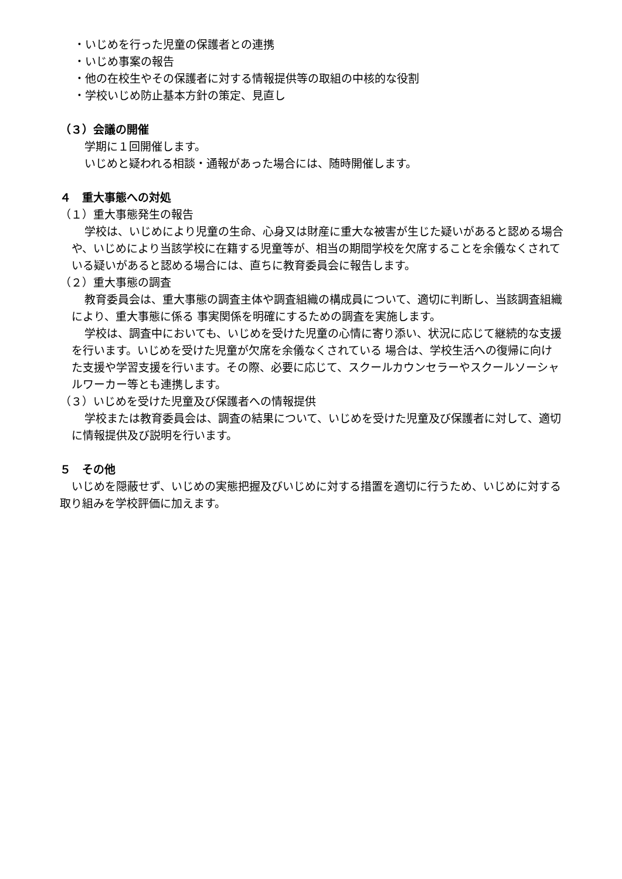・いじめを行った児童の保護者との連携
・いじめ事案の報告
・他の在校生やその保護者に対する情報提供等の取組の中核的な役割
・学校いじめ防止基本方針の策定、見直し
（３）会議の開催
学期に１回開催します。
いじめと疑われる相談・通報があった場合には、随時開催します。
４　重大事態への対処
（１）重大事態発生の報告
学校は、いじめにより児童の生命、心身又は財産に重大な被害が生じた疑いがあると認める場合や、いじめにより当該学校に在籍する児童等が、相当の期間学校を欠席することを余儀なくされている疑いがあると認める場合には、直ちに教育委員会に報告します。
（２）重大事態の調査
教育委員会は、重大事態の調査主体や調査組織の構成員について、適切に判断し、当該調査組織により、重大事態に係る 事実関係を明確にするための調査を実施します。
学校は、調査中においても、いじめを受けた児童の心情に寄り添い、状況に応じて継続的な支援を行います。いじめを受けた児童が欠席を余儀なくされている 場合は、学校生活への復帰に向けた支援や学習支援を行います。その際、必要に応じて、スクールカウンセラーやスクールソーシャルワーカー等とも連携します。
（３）いじめを受けた児童及び保護者への情報提供
学校または教育委員会は、調査の結果について、いじめを受けた児童及び保護者に対して、適切に情報提供及び説明を行います。
５　その他
いじめを隠蔽せず、いじめの実態把握及びいじめに対する措置を適切に行うため、いじめに対する取り組みを学校評価に加えます。